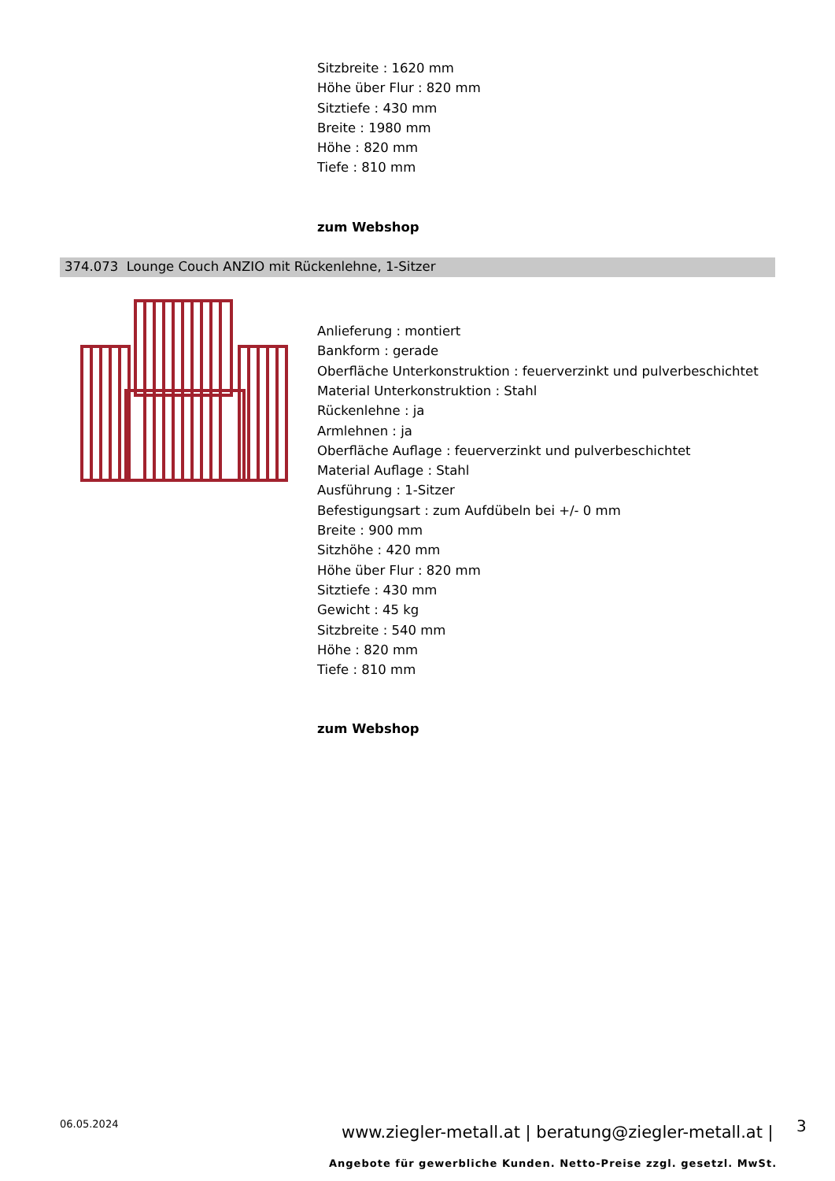Sitzbreite : 1620 mm
Höhe über Flur : 820 mm
Sitztiefe : 430 mm
Breite : 1980 mm
Höhe : 820 mm
Tiefe : 810 mm
zum Webshop
374.073 Lounge Couch ANZIO mit Rückenlehne, 1-Sitzer
Anlieferung : montiert
Bankform : gerade
Oberfläche Unterkonstruktion : feuerverzinkt und pulverbeschichtet
Material Unterkonstruktion : Stahl
Rückenlehne : ja
Armlehnen : ja
Oberfläche Auflage : feuerverzinkt und pulverbeschichtet
Material Auflage : Stahl
Ausführung : 1-Sitzer
Befestigungsart : zum Aufdübeln bei +/- 0 mm
Breite : 900 mm
Sitzhöhe : 420 mm
Höhe über Flur : 820 mm
Sitztiefe : 430 mm
Gewicht : 45 kg
Sitzbreite : 540 mm
Höhe : 820 mm
Tiefe : 810 mm
zum Webshop
06.05.2024
www.ziegler-metall.at | beratung@ziegler-metall.at | 3
Angebote für gewerbliche Kunden. Netto-Preise zzgl. gesetzl. MwSt.